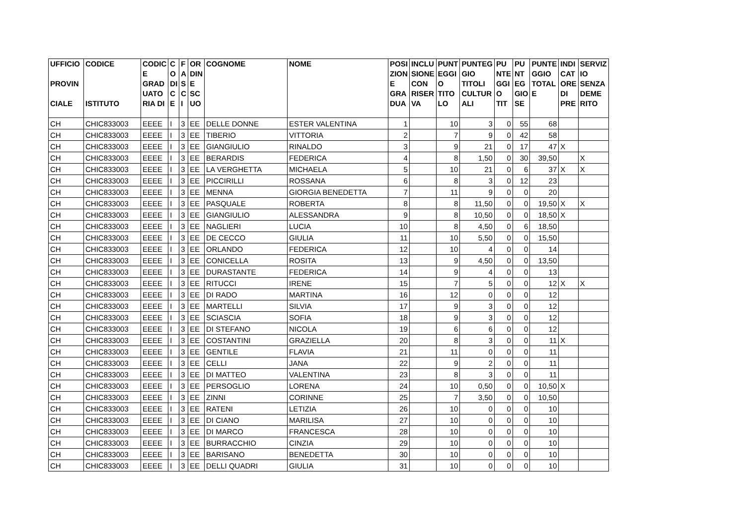| UFFICIO PROVIN CIALE | CODICE ISTITUTO | CODIC E GRAD UATO RIA DI | C O DI C E | F A S C I | OR DIN E SC UO | COGNOME | NOME | POSI ZION E GRA DUA | INCLU SIONE CON RISER VA | PUNT EGGI O TITO LO | PUNTEG GIO TITOLI CULTUR ALI | PU NTE GGI O TIT | PU NT EG GIO SE | PUNTE GGIO TOTAL E | INDI CAT ORE DI PRE | SERVIZ IO SENZA DEME RITO |
| --- | --- | --- | --- | --- | --- | --- | --- | --- | --- | --- | --- | --- | --- | --- | --- | --- |
| CH | CHIC833003 | EEEE | I | 3 | EE | DELLE DONNE | ESTER VALENTINA | 1 | | 10 | 3 | 0 | 55 | 68 | | |
| CH | CHIC833003 | EEEE | I | 3 | EE | TIBERIO | VITTORIA | 2 | | 7 | 9 | 0 | 42 | 58 | | |
| CH | CHIC833003 | EEEE | I | 3 | EE | GIANGIULIO | RINALDO | 3 | | 9 | 21 | 0 | 17 | 47 | X | |
| CH | CHIC833003 | EEEE | I | 3 | EE | BERARDIS | FEDERICA | 4 | | 8 | 1,50 | 0 | 30 | 39,50 | | X |
| CH | CHIC833003 | EEEE | I | 3 | EE | LA VERGHETTA | MICHAELA | 5 | | 10 | 21 | 0 | 6 | 37 | X | X |
| CH | CHIC833003 | EEEE | I | 3 | EE | PICCIRILLI | ROSSANA | 6 | | 8 | 3 | 0 | 12 | 23 | | |
| CH | CHIC833003 | EEEE | I | 3 | EE | MENNA | GIORGIA BENEDETTA | 7 | | 11 | 9 | 0 | 0 | 20 | | |
| CH | CHIC833003 | EEEE | I | 3 | EE | PASQUALE | ROBERTA | 8 | | 8 | 11,50 | 0 | 0 | 19,50 | X | X |
| CH | CHIC833003 | EEEE | I | 3 | EE | GIANGIULIO | ALESSANDRA | 9 | | 8 | 10,50 | 0 | 0 | 18,50 | X | |
| CH | CHIC833003 | EEEE | I | 3 | EE | NAGLIERI | LUCIA | 10 | | 8 | 4,50 | 0 | 6 | 18,50 | | |
| CH | CHIC833003 | EEEE | I | 3 | EE | DE CECCO | GIULIA | 11 | | 10 | 5,50 | 0 | 0 | 15,50 | | |
| CH | CHIC833003 | EEEE | I | 3 | EE | ORLANDO | FEDERICA | 12 | | 10 | 4 | 0 | 0 | 14 | | |
| CH | CHIC833003 | EEEE | I | 3 | EE | CONICELLA | ROSITA | 13 | | 9 | 4,50 | 0 | 0 | 13,50 | | |
| CH | CHIC833003 | EEEE | I | 3 | EE | DURASTANTE | FEDERICA | 14 | | 9 | 4 | 0 | 0 | 13 | | |
| CH | CHIC833003 | EEEE | I | 3 | EE | RITUCCI | IRENE | 15 | | 7 | 5 | 0 | 0 | 12 | X | X |
| CH | CHIC833003 | EEEE | I | 3 | EE | DI RADO | MARTINA | 16 | | 12 | 0 | 0 | 0 | 12 | | |
| CH | CHIC833003 | EEEE | I | 3 | EE | MARTELLI | SILVIA | 17 | | 9 | 3 | 0 | 0 | 12 | | |
| CH | CHIC833003 | EEEE | I | 3 | EE | SCIASCIA | SOFIA | 18 | | 9 | 3 | 0 | 0 | 12 | | |
| CH | CHIC833003 | EEEE | I | 3 | EE | DI STEFANO | NICOLA | 19 | | 6 | 6 | 0 | 0 | 12 | | |
| CH | CHIC833003 | EEEE | I | 3 | EE | COSTANTINI | GRAZIELLA | 20 | | 8 | 3 | 0 | 0 | 11 | X | |
| CH | CHIC833003 | EEEE | I | 3 | EE | GENTILE | FLAVIA | 21 | | 11 | 0 | 0 | 0 | 11 | | |
| CH | CHIC833003 | EEEE | I | 3 | EE | CELLI | JANA | 22 | | 9 | 2 | 0 | 0 | 11 | | |
| CH | CHIC833003 | EEEE | I | 3 | EE | DI MATTEO | VALENTINA | 23 | | 8 | 3 | 0 | 0 | 11 | | |
| CH | CHIC833003 | EEEE | I | 3 | EE | PERSOGLIO | LORENA | 24 | | 10 | 0,50 | 0 | 0 | 10,50 | X | |
| CH | CHIC833003 | EEEE | I | 3 | EE | ZINNI | CORINNE | 25 | | 7 | 3,50 | 0 | 0 | 10,50 | | |
| CH | CHIC833003 | EEEE | I | 3 | EE | RATENI | LETIZIA | 26 | | 10 | 0 | 0 | 0 | 10 | | |
| CH | CHIC833003 | EEEE | I | 3 | EE | DI CIANO | MARILISA | 27 | | 10 | 0 | 0 | 0 | 10 | | |
| CH | CHIC833003 | EEEE | I | 3 | EE | DI MARCO | FRANCESCA | 28 | | 10 | 0 | 0 | 0 | 10 | | |
| CH | CHIC833003 | EEEE | I | 3 | EE | BURRACCHIO | CINZIA | 29 | | 10 | 0 | 0 | 0 | 10 | | |
| CH | CHIC833003 | EEEE | I | 3 | EE | BARISANO | BENEDETTA | 30 | | 10 | 0 | 0 | 0 | 10 | | |
| CH | CHIC833003 | EEEE | I | 3 | EE | DELLI QUADRI | GIULIA | 31 | | 10 | 0 | 0 | 0 | 10 | | |